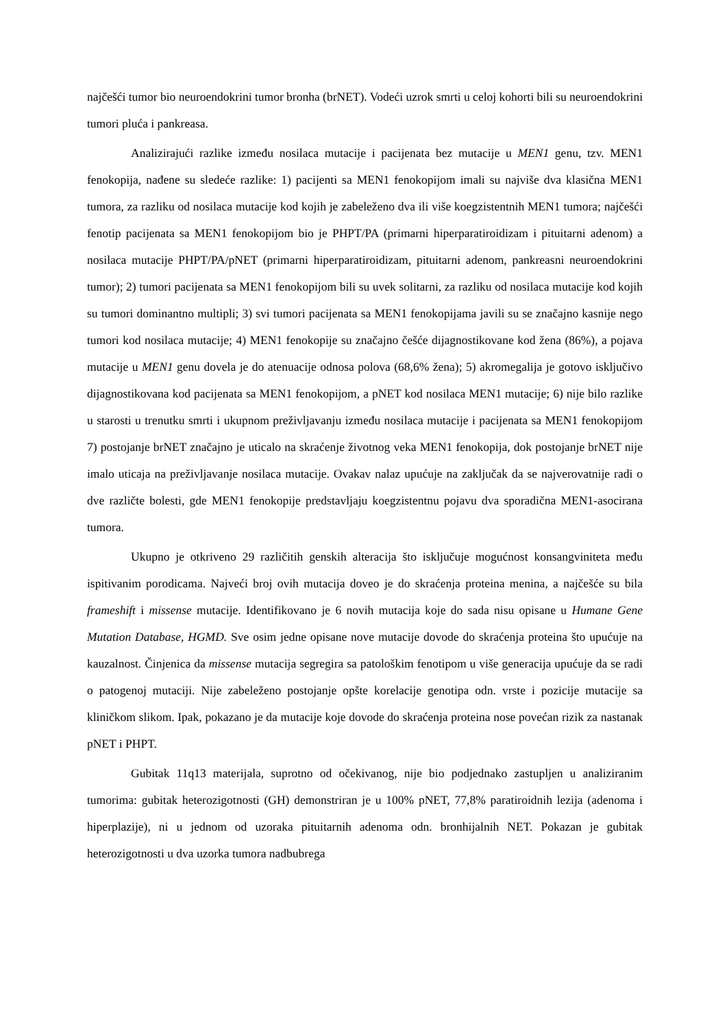najčešći tumor bio neuroendokrini tumor bronha (brNET). Vodeći uzrok smrti u celoj kohorti bili su neuroendokrini tumori pluća i pankreasa.
Analizirajući razlike između nosilaca mutacije i pacijenata bez mutacije u MEN1 genu, tzv. MEN1 fenokopija, nađene su sledeće razlike: 1) pacijenti sa MEN1 fenokopijom imali su najviše dva klasična MEN1 tumora, za razliku od nosilaca mutacije kod kojih je zabeleženo dva ili više koegzistentnih MEN1 tumora; najčešći fenotip pacijenata sa MEN1 fenokopijom bio je PHPT/PA (primarni hiperparatiroidizam i pituitarni adenom) a nosilaca mutacije PHPT/PA/pNET (primarni hiperparatiroidizam, pituitarni adenom, pankreasni neuroendokrini tumor); 2) tumori pacijenata sa MEN1 fenokopijom bili su uvek solitarni, za razliku od nosilaca mutacije kod kojih su tumori dominantno multipli; 3) svi tumori pacijenata sa MEN1 fenokopijama javili su se značajno kasnije nego tumori kod nosilaca mutacije; 4) MEN1 fenokopije su značajno češće dijagnostikovane kod žena (86%), a pojava mutacije u MEN1 genu dovela je do atenuacije odnosa polova (68,6% žena); 5) akromegalija je gotovo isključivo dijagnostikovana kod pacijenata sa MEN1 fenokopijom, a pNET kod nosilaca MEN1 mutacije; 6) nije bilo razlike u starosti u trenutku smrti i ukupnom preživljavanju između nosilaca mutacije i pacijenata sa MEN1 fenokopijom 7) postojanje brNET značajno je uticalo na skraćenje životnog veka MEN1 fenokopija, dok postojanje brNET nije imalo uticaja na preživljavanje nosilaca mutacije. Ovakav nalaz upućuje na zaključak da se najverovatnije radi o dve različte bolesti, gde MEN1 fenokopije predstavljaju koegzistentnu pojavu dva sporadična MEN1-asocirana tumora.
Ukupno je otkriveno 29 različitih genskih alteracija što isključuje mogućnost konsangviniteta među ispitivanim porodicama. Najveći broj ovih mutacija doveo je do skraćenja proteina menina, a najčešće su bila frameshift i missense mutacije. Identifikovano je 6 novih mutacija koje do sada nisu opisane u Humane Gene Mutation Database, HGMD. Sve osim jedne opisane nove mutacije dovode do skraćenja proteina što upućuje na kauzalnost. Činjenica da missense mutacija segregira sa patološkim fenotipom u više generacija upućuje da se radi o patogenoj mutaciji. Nije zabeleženo postojanje opšte korelacije genotipa odn. vrste i pozicije mutacije sa kliničkom slikom. Ipak, pokazano je da mutacije koje dovode do skraćenja proteina nose povećan rizik za nastanak pNET i PHPT.
Gubitak 11q13 materijala, suprotno od očekivanog, nije bio podjednako zastupljen u analiziranim tumorima: gubitak heterozigotnosti (GH) demonstriran je u 100% pNET, 77,8% paratiroidnih lezija (adenoma i hiperplazije), ni u jednom od uzoraka pituitarnih adenoma odn. bronhijalnih NET. Pokazan je gubitak heterozigotnosti u dva uzorka tumora nadbubrega